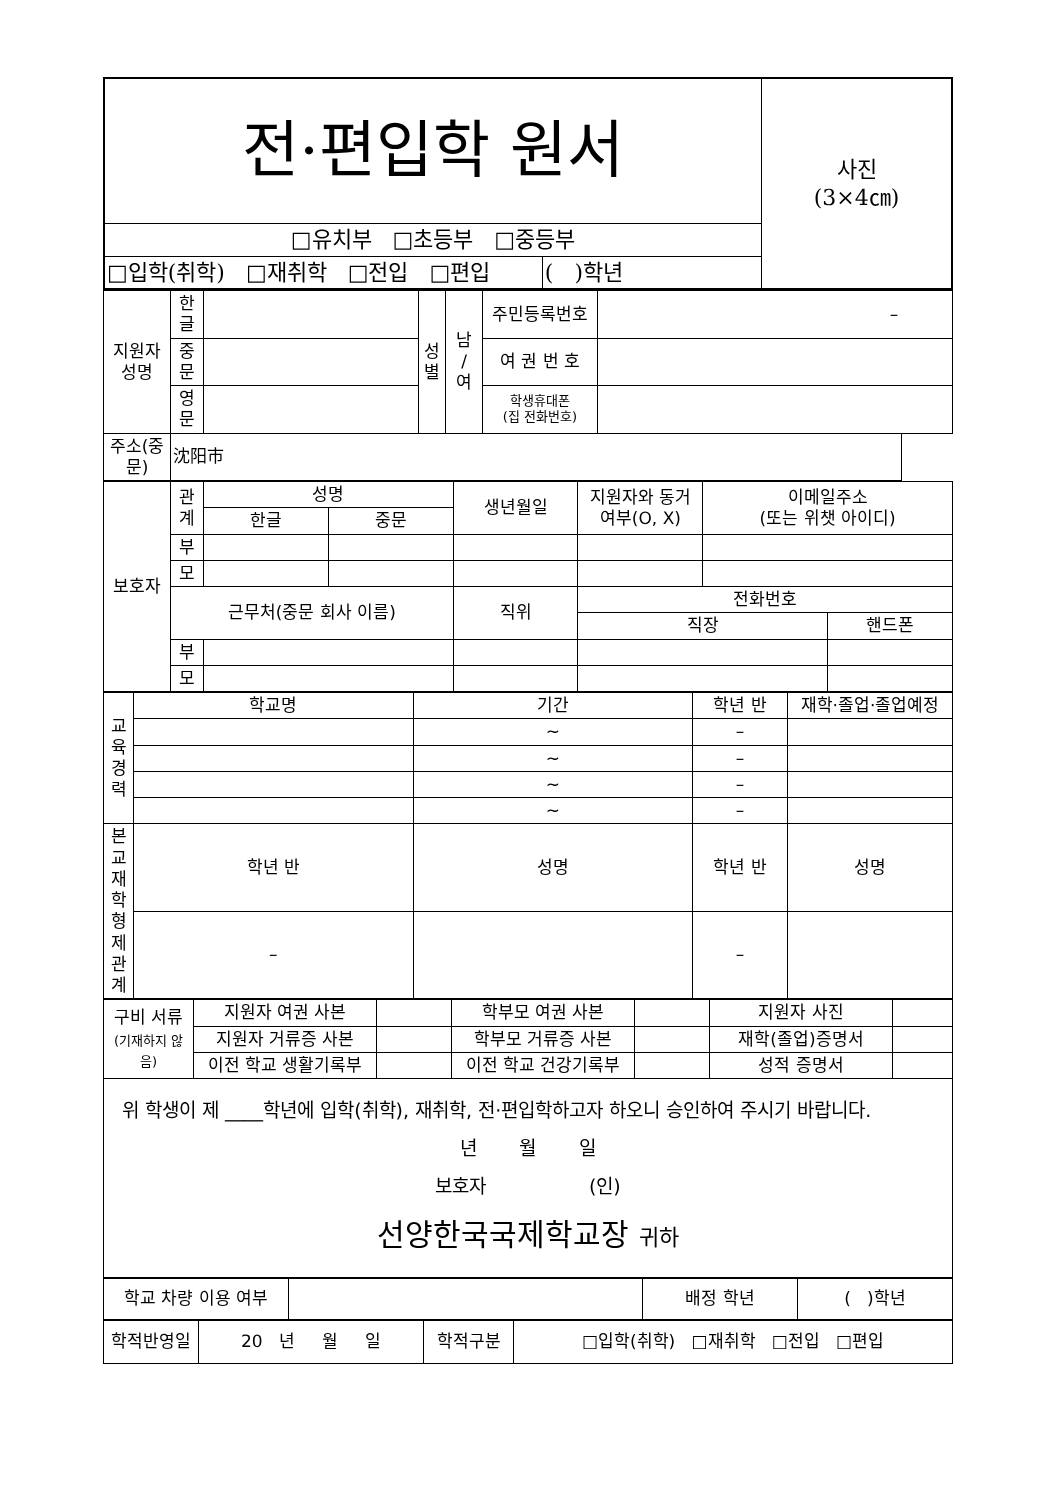| 전·편입학 원서 | | 사진 (3×4㎝) |
| □유치부 □초등부 □중등부 | | |
| □입학(취학) □재취학 □전입 □편입 | ( )학년 | |
| 지원자 성명 | 한 글 | | 성 별 | 남 / 여 | 주민등록번호 | – |
| | 중 문 | | | | 여 권 번 호 | |
| | 영 문 | | | | 학생휴대폰 (집 전화번호) | |
| 주소(중문) | 沈阳市 | | | | | |
| 보호자 | 관 계 | 성명 | | 생년월일 | 지원자와 동거 여부(O, X) | 이메일주소 (또는 위챗 아이디) | |
| | | 한글 | 중문 | | | | |
| | 부 | | | | | | |
| | 모 | | | | | | |
| | 근무처(중문 회사 이름) | | | 직위 | 전화번호 | | |
| | | | | | 직장 | | 핸드폰 |
| | 부 | | | | | | |
| | 모 | | | | | | |
| 교 육 경 력 | 학교명 | 기간 | 학년 반 | 재학·졸업·졸업예정 |
| | | ~ | – | |
| | | ~ | – | |
| | | ~ | – | |
| | | ~ | – | |
| 본교 재학 형제 관계 | 학년 반 | 성명 | 학년 반 | 성명 |
| | – | | – | |
| 구비 서류 (기재하지 않음) | 지원자 여권 사본 | | 학부모 여권 사본 | | 지원자 사진 | |
| | 지원자 거류증 사본 | | 학부모 거류증 사본 | | 재학(졸업)증명서 | |
| | 이전 학교 생활기록부 | | 이전 학교 건강기록부 | | 성적 증명서 | |
| 위 학생이 제 ____학년에 입학(취학), 재취학, 전·편입학하고자 하오니 승인하여 주시기 바랍니다. 년 월 일 보호자 (인) 선양한국국제학교장 귀하 | | | | | | |
| 학교 차량 이용 여부 | | 배정 학년 | ( )학년 |
| 학적반영일 | 20 년 월 일 | 학적구분 | □입학(취학) □재취학 □전입 □편입 |